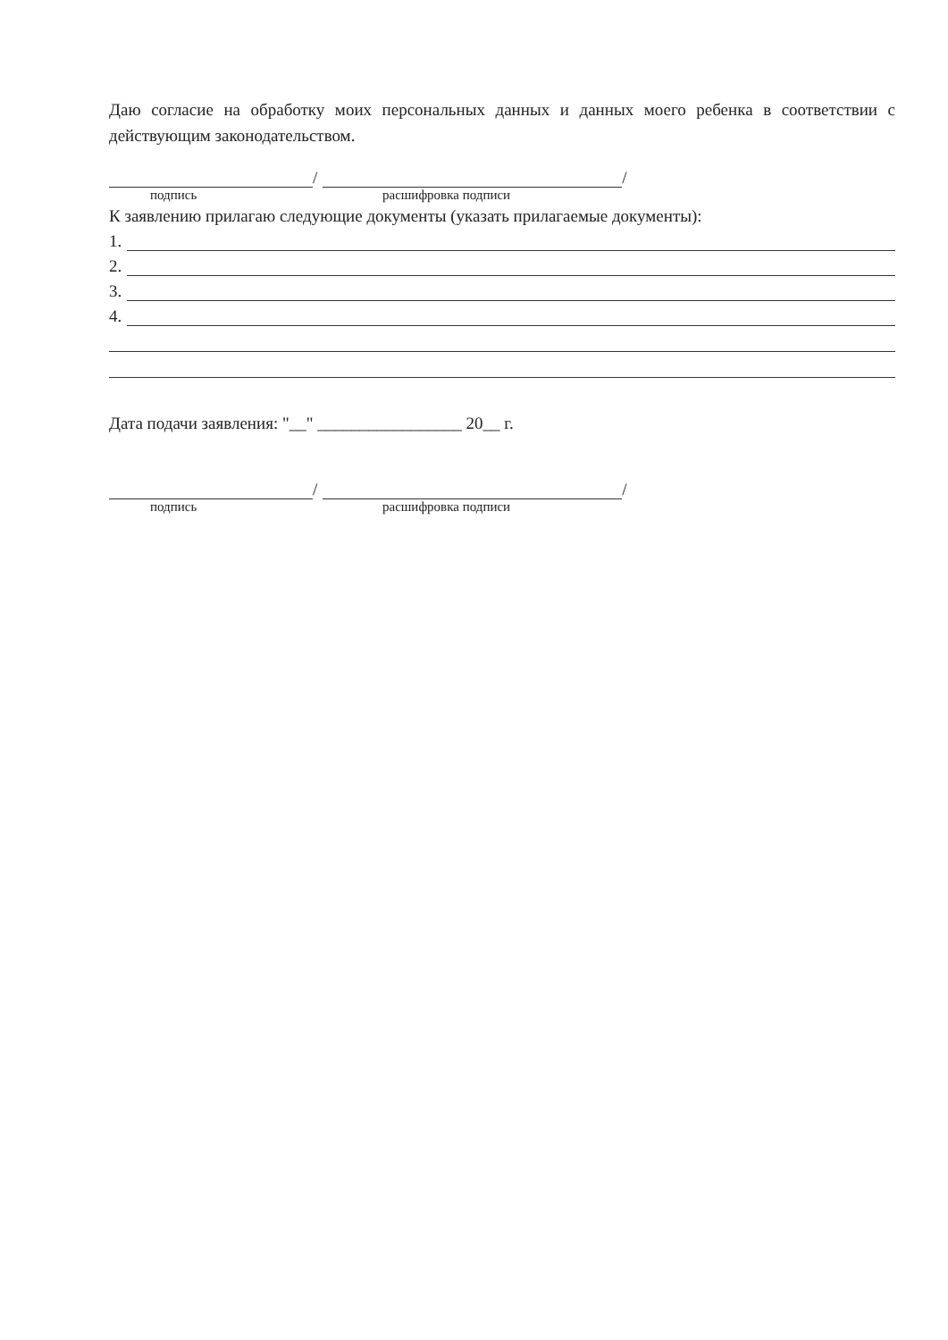Даю согласие на обработку моих персональных данных и данных моего ребенка в соответствии с действующим законодательством.
/
/
подпись расшифровка подписи
К заявлению прилагаю следующие документы (указать прилагаемые документы):
1.
2.
3.
4.
Дата подачи заявления: "__" _________________ 20__ г.
/
/
подпись расшифровка подписи